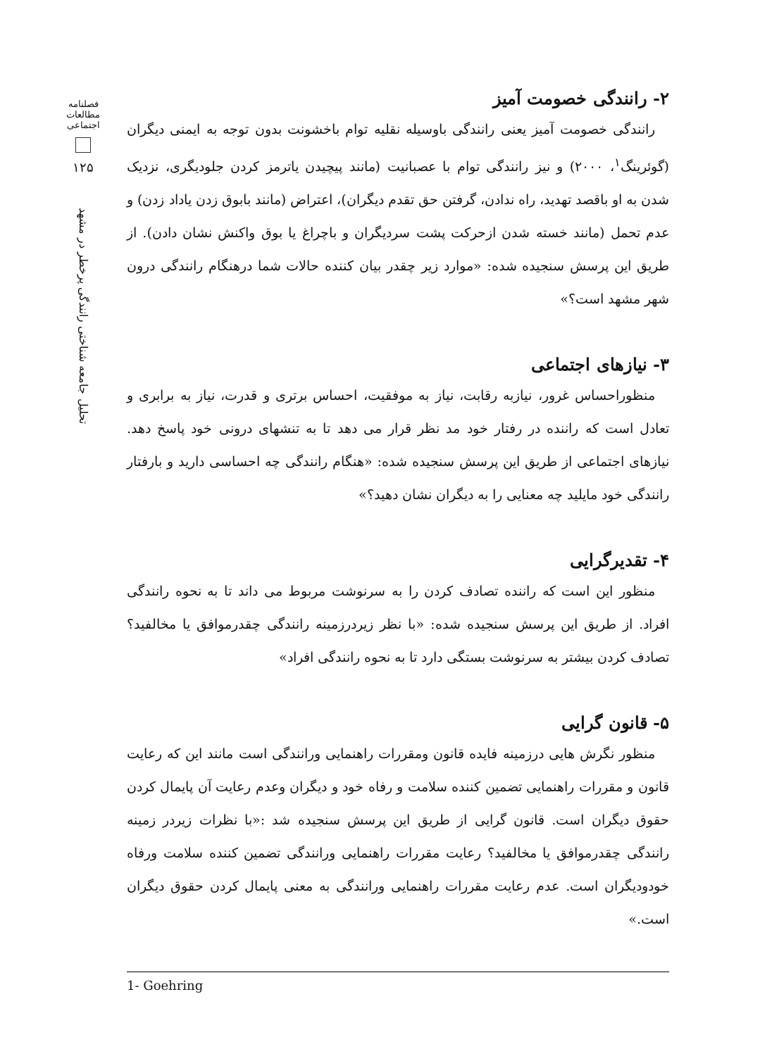فصلنامه
مطالعات
اجتماعی
۱۲۵
تحلیل جامعه شناختی رانندگی پرخطر در مشهد
۲- رانندگی خصومت آمیز
رانندگی خصومت آمیز یعنی رانندگی باوسیله نقلیه توام باخشونت بدون توجه به ایمنی دیگران (گوئرینگ<sup>۱</sup>، ۲۰۰۰) و نیز رانندگی توام با عصبانیت (مانند پیچیدن یاترمز کردن جلودیگری، نزدیک شدن به او باقصد تهدید، راه ندادن، گرفتن حق تقدم دیگران)، اعتراض (مانند بابوق زدن یاداد زدن) و عدم تحمل (مانند خسته شدن ازحرکت پشت سردیگران و باچراغ یا بوق واکنش نشان دادن). از طریق این پرسش سنجیده شده: «موارد زیر چقدر بیان کننده حالات شما درهنگام رانندگی درون شهر مشهد است؟»
۳- نیازهای اجتماعی
منظوراحساس غرور، نیازبه رقابت، نیاز به موفقیت، احساس برتری و قدرت، نیاز به برابری و تعادل است که راننده در رفتار خود مد نظر قرار می دهد تا به تنشهای درونی خود پاسخ دهد. نیازهای اجتماعی از طریق این پرسش سنجیده شده: «هنگام رانندگی چه احساسی دارید و بارفتار رانندگی خود مایلید چه معنایی را به دیگران نشان دهید؟»
۴- تقدیرگرایی
منظور این است که راننده تصادف کردن را به سرنوشت مربوط می داند تا به نحوه رانندگی افراد. از طریق این پرسش سنجیده شده: «با نظر زیردرزمینه رانندگی چقدرموافق یا مخالفید؟ تصادف کردن بیشتر به سرنوشت بستگی دارد تا به نحوه رانندگی افراد»
۵- قانون گرایی
منظور نگرش هایی درزمینه فایده قانون ومقررات راهنمایی ورانندگی است مانند این که رعایت قانون و مقررات راهنمایی تضمین کننده سلامت و رفاه خود و دیگران وعدم رعایت آن پایمال کردن حقوق دیگران است. قانون گرایی از طریق این پرسش سنجیده شد :«با نظرات زیردر زمینه رانندگی چقدرموافق یا مخالفید؟ رعایت مقررات راهنمایی ورانندگی تضمین کننده سلامت ورفاه خودودیگران است. عدم رعایت مقررات راهنمایی ورانندگی به معنی پایمال کردن حقوق دیگران است.»
1- Goehring